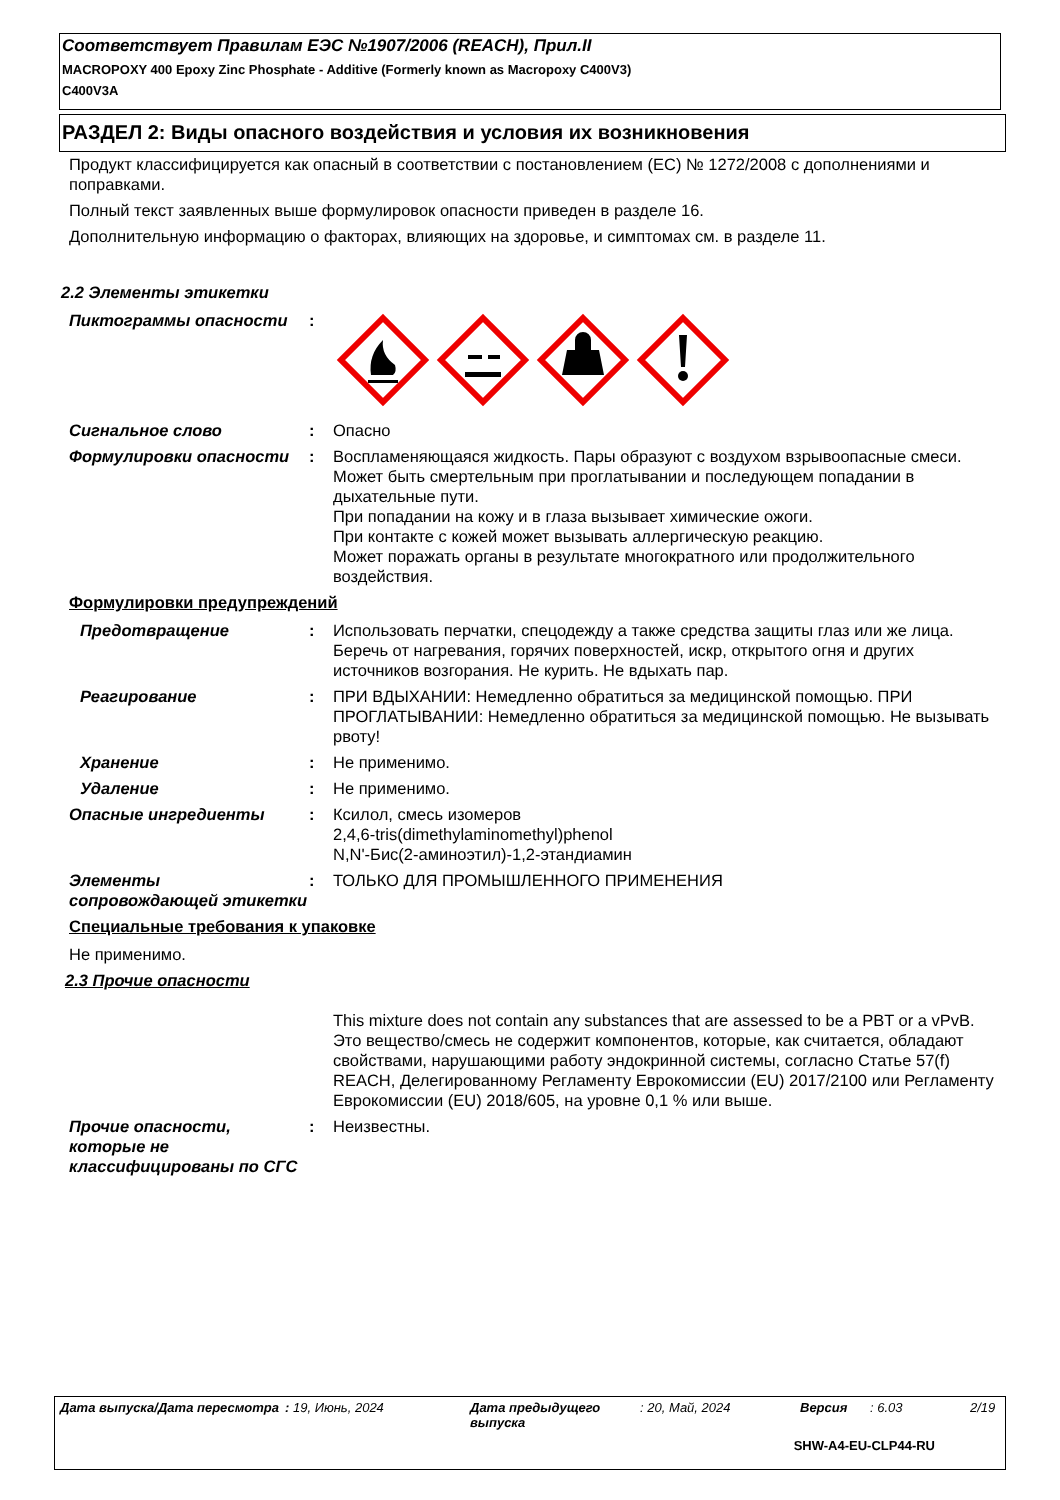Соответствует Правилам ЕЭС №1907/2006 (REACH), Прил.II
MACROPOXY 400 Epoxy Zinc Phosphate - Additive (Formerly known as Macropoxy C400V3)
C400V3A
РАЗДЕЛ 2: Виды опасного воздействия и условия их возникновения
Продукт классифицируется как опасный в соответствии с постановлением (ЕС) № 1272/2008 с дополнениями и поправками.
Полный текст заявленных выше формулировок опасности приведен в разделе 16.
Дополнительную информацию о факторах, влияющих на здоровье, и симптомах см. в разделе 11.
2.2 Элементы этикетки
Пиктограммы опасности :
Сигнальное слово : Опасно
Формулировки опасности : Воспламеняющаяся жидкость. Пары образуют с воздухом взрывоопасные смеси.
Может быть смертельным при проглатывании и последующем попадании в дыхательные пути.
При попадании на кожу и в глаза вызывает химические ожоги.
При контакте с кожей может вызывать аллергическую реакцию.
Может поражать органы в результате многократного или продолжительного воздействия.
Формулировки предупреждений
Предотвращение : Использовать перчатки, спецодежду а также средства защиты глаз или же лица. Беречь от нагревания, горячих поверхностей, искр, открытого огня и других источников возгорания. Не курить. Не вдыхать пар.
Реагирование : ПРИ ВДЫХАНИИ: Немедленно обратиться за медицинской помощью. ПРИ ПРОГЛАТЫВАНИИ: Немедленно обратиться за медицинской помощью. Не вызывать рвоту!
Хранение : Не применимо.
Удаление : Не применимо.
Опасные ингредиенты : Ксилол, смесь изомеров
2,4,6-tris(dimethylaminomethyl)phenol
N,N'-Бис(2-аминоэтил)-1,2-этандиамин
Элементы сопровождающей этикетки
: ТОЛЬКО ДЛЯ ПРОМЫШЛЕННОГО ПРИМЕНЕНИЯ
Специальные требования к упаковке
Не применимо.
2.3 Прочие опасности
This mixture does not contain any substances that are assessed to be a PBT or a vPvB.
Это вещество/смесь не содержит компонентов, которые, как считается, обладают свойствами, нарушающими работу эндокринной системы, согласно Статье 57(f) REACH, Делегированному Регламенту Еврокомиссии (EU) 2017/2100 или Регламенту Еврокомиссии (EU) 2018/605, на уровне 0,1 % или выше.
Прочие опасности, которые не классифицированы по СГС
: Неизвестны.
Дата выпуска/Дата пересмотра : 19, Июнь, 2024 Дата предыдущего выпуска
: 20, Май, 2024 Версия : 6.03 2/19
SHW-A4-EU-CLP44-RU